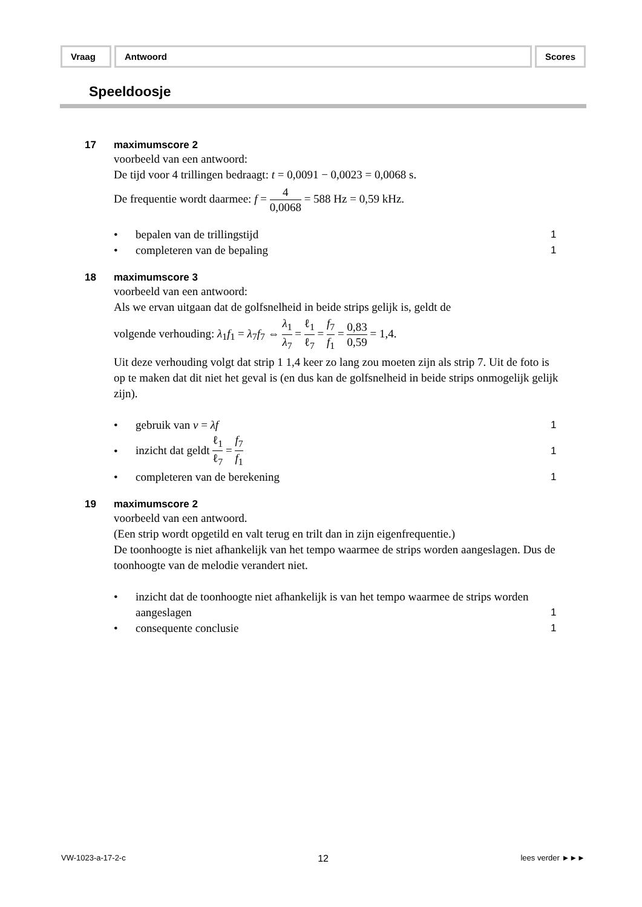Vraag Antwoord Scores
Speeldoosje
17 maximumscore 2
voorbeeld van een antwoord:
De tijd voor 4 trillingen bedraagt: t = 0,0091 − 0,0023 = 0,0068 s.
De frequentie wordt daarmee: f = 4 0,0068 = 588 Hz = 0,59 kHz.
• bepalen van de trillingstijd 1
• completeren van de bepaling 1
18 maximumscore 3
voorbeeld van een antwoord:
Als we ervan uitgaan dat de golfsnelheid in beide strips gelijk is, geldt de
volgende verhouding: λ<sub>1</sub>f<sub>1</sub> = λ<sub>7</sub>f<sub>7</sub> ⇔ λ<sub>1</sub> λ<sub>7</sub> = ℓ<sub>1</sub> ℓ<sub>7</sub> = f<sub>7</sub> f<sub>1</sub> = 0,83 0,59 = 1,4.
Uit deze verhouding volgt dat strip 1 1,4 keer zo lang zou moeten zijn als strip 7. Uit de foto is op te maken dat dit niet het geval is (en dus kan de golfsnelheid in beide strips onmogelijk gelijk zijn).
• gebruik van v = λf 1
• inzicht dat geldt ℓ<sub>1</sub> ℓ<sub>7</sub> = f<sub>7</sub> f<sub>1</sub> 1
• completeren van de berekening 1
19 maximumscore 2
voorbeeld van een antwoord.
(Een strip wordt opgetild en valt terug en trilt dan in zijn eigenfrequentie.)
De toonhoogte is niet afhankelijk van het tempo waarmee de strips worden aangeslagen. Dus de toonhoogte van de melodie verandert niet.
• inzicht dat de toonhoogte niet afhankelijk is van het tempo waarmee de strips worden aangeslagen 1
• consequente conclusie 1
VW-1023-a-17-2-c 12 lees verder ►►►